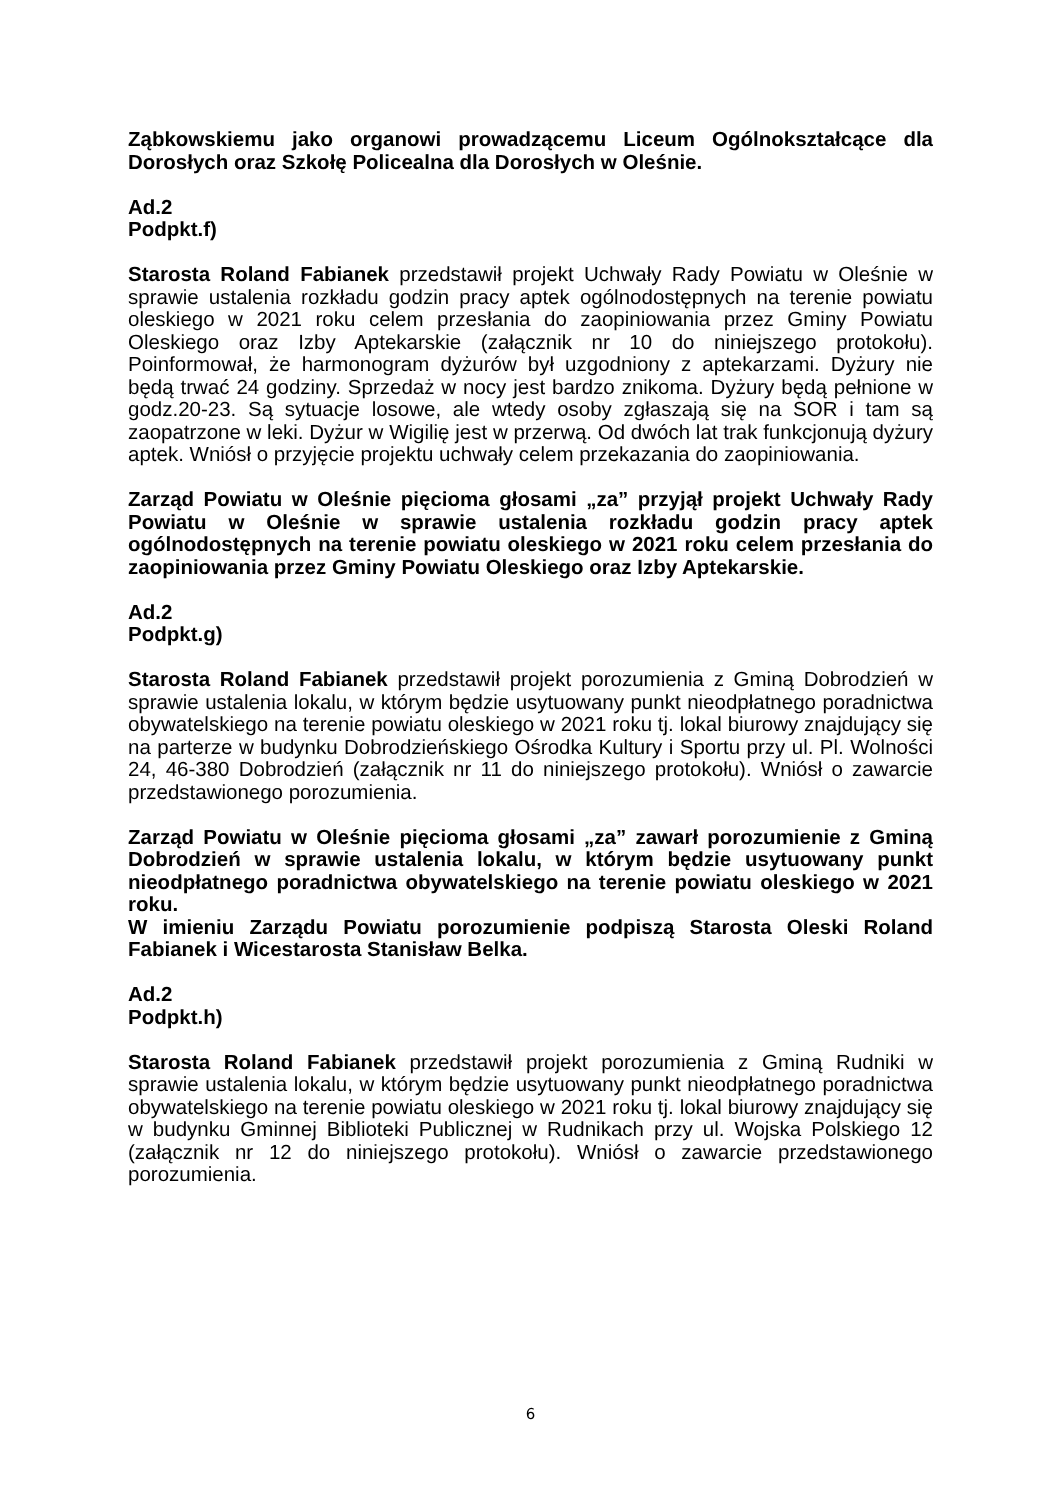Ząbkowskiemu jako organowi prowadzącemu Liceum Ogólnokształcące dla Dorosłych oraz Szkołę Policealna dla Dorosłych w Oleśnie.
Ad.2
Podpkt.f)
Starosta Roland Fabianek przedstawił projekt Uchwały Rady Powiatu w Oleśnie w sprawie ustalenia rozkładu godzin pracy aptek ogólnodostępnych na terenie powiatu oleskiego w 2021 roku celem przesłania do zaopiniowania przez Gminy Powiatu Oleskiego oraz Izby Aptekarskie (załącznik nr 10 do niniejszego protokołu). Poinformował, że harmonogram dyżurów był uzgodniony z aptekarzami. Dyżury nie będą trwać 24 godziny. Sprzedaż w nocy jest bardzo znikoma. Dyżury będą pełnione w godz.20-23. Są sytuacje losowe, ale wtedy osoby zgłaszają się na SOR i tam są zaopatrzone w leki. Dyżur w Wigilię jest w przerwą. Od dwóch lat trak funkcjonują dyżury aptek. Wniósł o przyjęcie projektu uchwały celem przekazania do zaopiniowania.
Zarząd Powiatu w Oleśnie pięcioma głosami „za” przyjął projekt Uchwały Rady Powiatu w Oleśnie w sprawie ustalenia rozkładu godzin pracy aptek ogólnodostępnych na terenie powiatu oleskiego w 2021 roku celem przesłania do zaopiniowania przez Gminy Powiatu Oleskiego oraz Izby Aptekarskie.
Ad.2
Podpkt.g)
Starosta Roland Fabianek przedstawił projekt porozumienia z Gminą Dobrodzień w sprawie ustalenia lokalu, w którym będzie usytuowany punkt nieodpłatnego poradnictwa obywatelskiego na terenie powiatu oleskiego w 2021 roku tj. lokal biurowy znajdujący się na parterze w budynku Dobrodzieńskiego Ośrodka Kultury i Sportu przy ul. Pl. Wolności 24, 46-380 Dobrodzień (załącznik nr 11 do niniejszego protokołu). Wniósł o zawarcie przedstawionego porozumienia.
Zarząd Powiatu w Oleśnie pięcioma głosami „za” zawarł porozumienie z Gminą Dobrodzień w sprawie ustalenia lokalu, w którym będzie usytuowany punkt nieodpłatnego poradnictwa obywatelskiego na terenie powiatu oleskiego w 2021 roku.
W imieniu Zarządu Powiatu porozumienie podpiszą Starosta Oleski Roland Fabianek i Wicestarosta Stanisław Belka.
Ad.2
Podpkt.h)
Starosta Roland Fabianek przedstawił projekt porozumienia z Gminą Rudniki w sprawie ustalenia lokalu, w którym będzie usytuowany punkt nieodpłatnego poradnictwa obywatelskiego na terenie powiatu oleskiego w 2021 roku tj. lokal biurowy znajdujący się w budynku Gminnej Biblioteki Publicznej w Rudnikach przy ul. Wojska Polskiego 12 (załącznik nr 12 do niniejszego protokołu). Wniósł o zawarcie przedstawionego porozumienia.
6